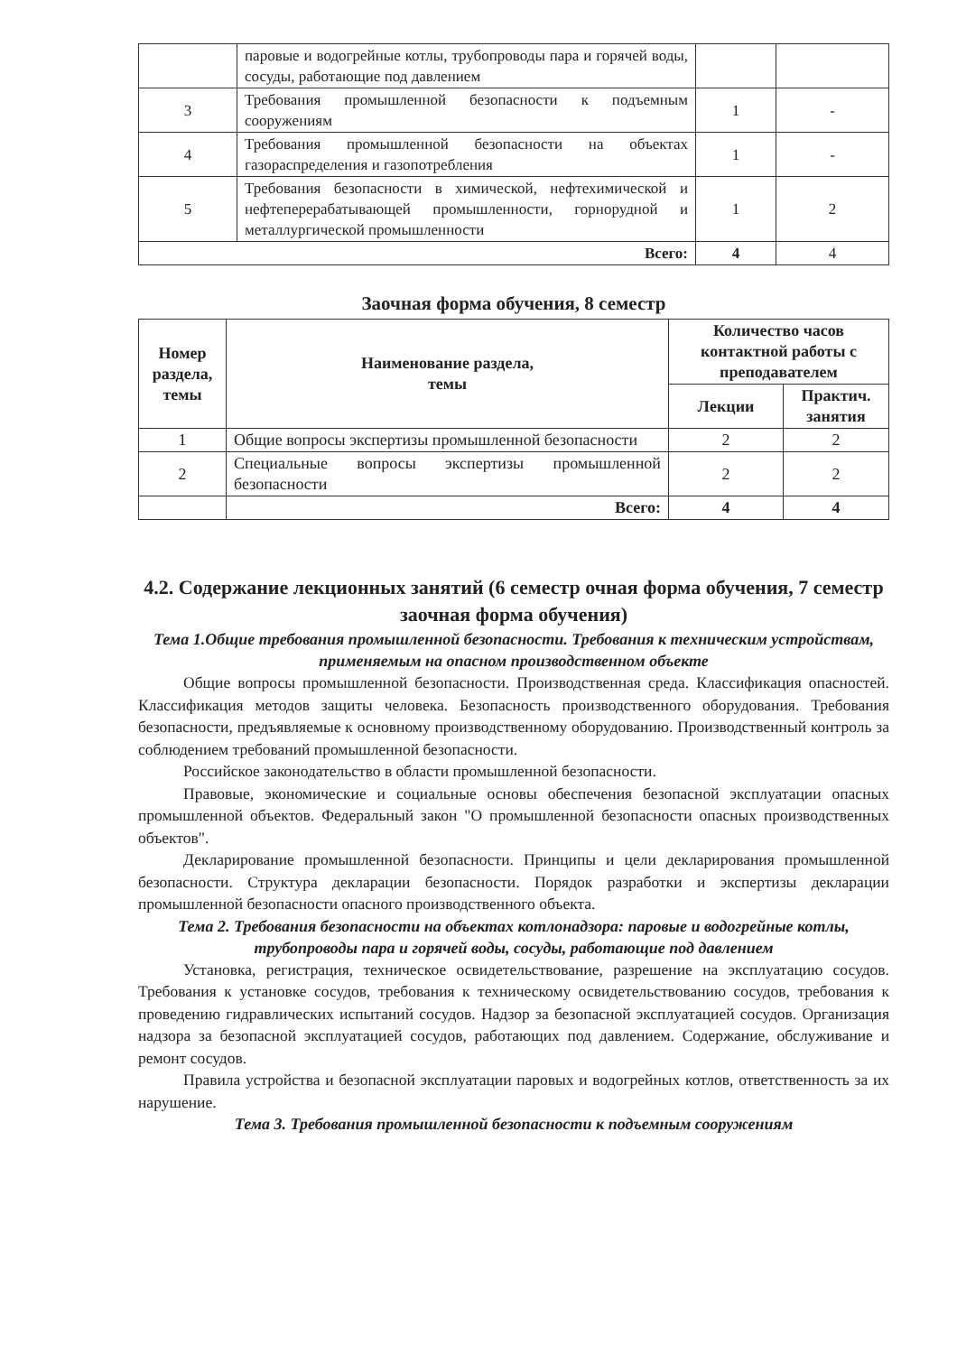| | паровые и водогрейные котлы, трубопроводы пара и горячей воды, сосуды, работающие под давлением | | |
| 3 | Требования промышленной безопасности к подъемным сооружениям | 1 | - |
| 4 | Требования промышленной безопасности на объектах газораспределения и газопотребления | 1 | - |
| 5 | Требования безопасности в химической, нефтехимической и нефтеперерабатывающей промышленности, горнорудной и металлургической промышленности | 1 | 2 |
| Всего: | | 4 | 4 |
Заочная форма обучения, 8 семестр
| Номер раздела, темы | Наименование раздела, темы | Количество часов контактной работы с преподавателем | |
| --- | --- | --- | --- |
| | | Лекции | Практич. занятия |
| 1 | Общие вопросы экспертизы промышленной безопасности | 2 | 2 |
| 2 | Специальные вопросы экспертизы промышленной безопасности | 2 | 2 |
| | Всего: | 4 | 4 |
4.2. Содержание лекционных занятий (6 семестр очная форма обучения, 7 семестр заочная форма обучения)
Тема 1.Общие требования промышленной безопасности. Требования к техническим устройствам, применяемым на опасном производственном объекте
Общие вопросы промышленной безопасности. Производственная среда. Классификация опасностей. Классификация методов защиты человека. Безопасность производственного оборудования. Требования безопасности, предъявляемые к основному производственному оборудованию. Производственный контроль за соблюдением требований промышленной безопасности.
Российское законодательство в области промышленной безопасности.
Правовые, экономические и социальные основы обеспечения безопасной эксплуатации опасных промышленной объектов. Федеральный закон "О промышленной безопасности опасных производственных объектов".
Декларирование промышленной безопасности. Принципы и цели декларирования промышленной безопасности. Структура декларации безопасности. Порядок разработки и экспертизы декларации промышленной безопасности опасного производственного объекта.
Тема 2. Требования безопасности на объектах котлонадзора: паровые и водогрейные котлы, трубопроводы пара и горячей воды, сосуды, работающие под давлением
Установка, регистрация, техническое освидетельствование, разрешение на эксплуатацию сосудов. Требования к установке сосудов, требования к техническому освидетельствованию сосудов, требования к проведению гидравлических испытаний сосудов. Надзор за безопасной эксплуатацией сосудов. Организация надзора за безопасной эксплуатацией сосудов, работающих под давлением. Содержание, обслуживание и ремонт сосудов.
Правила устройства и безопасной эксплуатации паровых и водогрейных котлов, ответственность за их нарушение.
Тема 3. Требования промышленной безопасности к подъемным сооружениям